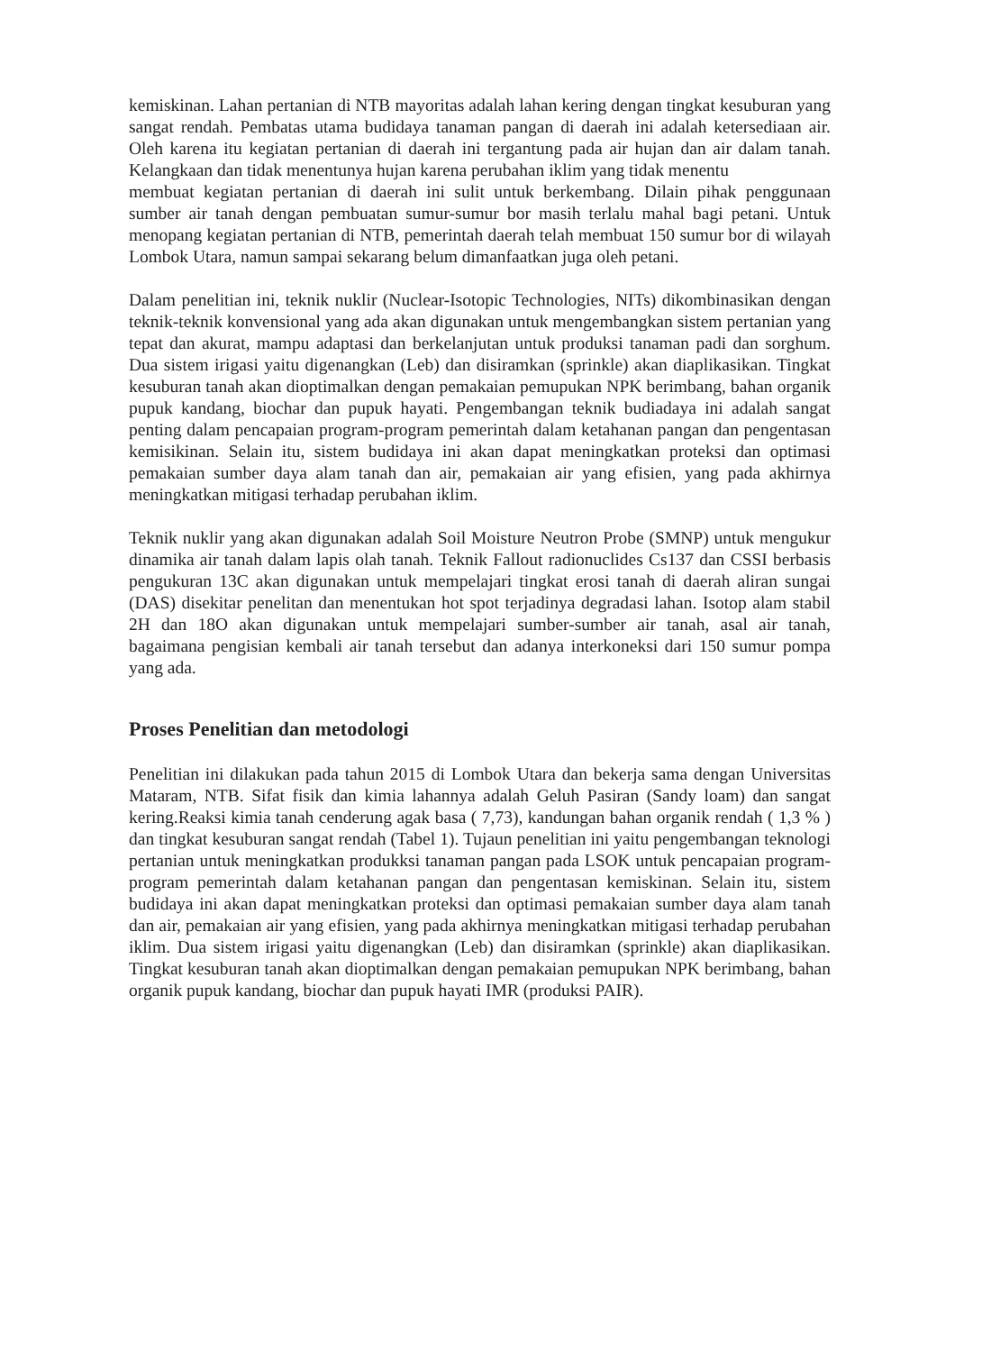kemiskinan. Lahan pertanian di NTB mayoritas adalah lahan kering dengan tingkat kesuburan yang sangat rendah. Pembatas utama budidaya tanaman pangan di daerah ini adalah ketersediaan air. Oleh karena itu kegiatan pertanian di daerah ini tergantung pada air hujan dan air dalam tanah. Kelangkaan dan tidak menentunya hujan karena perubahan iklim yang tidak menentu
membuat kegiatan pertanian di daerah ini sulit untuk berkembang. Dilain pihak penggunaan sumber air tanah dengan pembuatan sumur-sumur bor masih terlalu mahal bagi petani. Untuk menopang kegiatan pertanian di NTB, pemerintah daerah telah membuat 150 sumur bor di wilayah Lombok Utara, namun sampai sekarang belum dimanfaatkan juga oleh petani.
Dalam penelitian ini, teknik nuklir (Nuclear-Isotopic Technologies, NITs) dikombinasikan dengan teknik-teknik konvensional yang ada akan digunakan untuk mengembangkan sistem pertanian yang tepat dan akurat, mampu adaptasi dan berkelanjutan untuk produksi tanaman padi dan sorghum. Dua sistem irigasi yaitu digenangkan (Leb) dan disiramkan (sprinkle) akan diaplikasikan. Tingkat kesuburan tanah akan dioptimalkan dengan pemakaian pemupukan NPK berimbang, bahan organik pupuk kandang, biochar dan pupuk hayati. Pengembangan teknik budiadaya ini adalah sangat penting dalam pencapaian program-program pemerintah dalam ketahanan pangan dan pengentasan kemisikinan. Selain itu, sistem budidaya ini akan dapat meningkatkan proteksi dan optimasi pemakaian sumber daya alam tanah dan air, pemakaian air yang efisien, yang pada akhirnya meningkatkan mitigasi terhadap perubahan iklim.
Teknik nuklir yang akan digunakan adalah Soil Moisture Neutron Probe (SMNP) untuk mengukur dinamika air tanah dalam lapis olah tanah. Teknik Fallout radionuclides Cs137 dan CSSI berbasis pengukuran 13C akan digunakan untuk mempelajari tingkat erosi tanah di daerah aliran sungai (DAS) disekitar penelitan dan menentukan hot spot terjadinya degradasi lahan. Isotop alam stabil 2H dan 18O akan digunakan untuk mempelajari sumber-sumber air tanah, asal air tanah, bagaimana pengisian kembali air tanah tersebut dan adanya interkoneksi dari 150 sumur pompa yang ada.
Proses Penelitian dan metodologi
Penelitian ini dilakukan pada tahun 2015 di Lombok Utara dan bekerja sama dengan Universitas Mataram, NTB. Sifat fisik dan kimia lahannya adalah Geluh Pasiran (Sandy loam) dan sangat kering.Reaksi kimia tanah cenderung agak basa ( 7,73), kandungan bahan organik rendah ( 1,3 % ) dan tingkat kesuburan sangat rendah (Tabel 1). Tujaun penelitian ini yaitu pengembangan teknologi pertanian untuk meningkatkan produkksi tanaman pangan pada LSOK untuk pencapaian program-program pemerintah dalam ketahanan pangan dan pengentasan kemiskinan. Selain itu, sistem budidaya ini akan dapat meningkatkan proteksi dan optimasi pemakaian sumber daya alam tanah dan air, pemakaian air yang efisien, yang pada akhirnya meningkatkan mitigasi terhadap perubahan iklim. Dua sistem irigasi yaitu digenangkan (Leb) dan disiramkan (sprinkle) akan diaplikasikan. Tingkat kesuburan tanah akan dioptimalkan dengan pemakaian pemupukan NPK berimbang, bahan organik pupuk kandang, biochar dan pupuk hayati IMR (produksi PAIR).